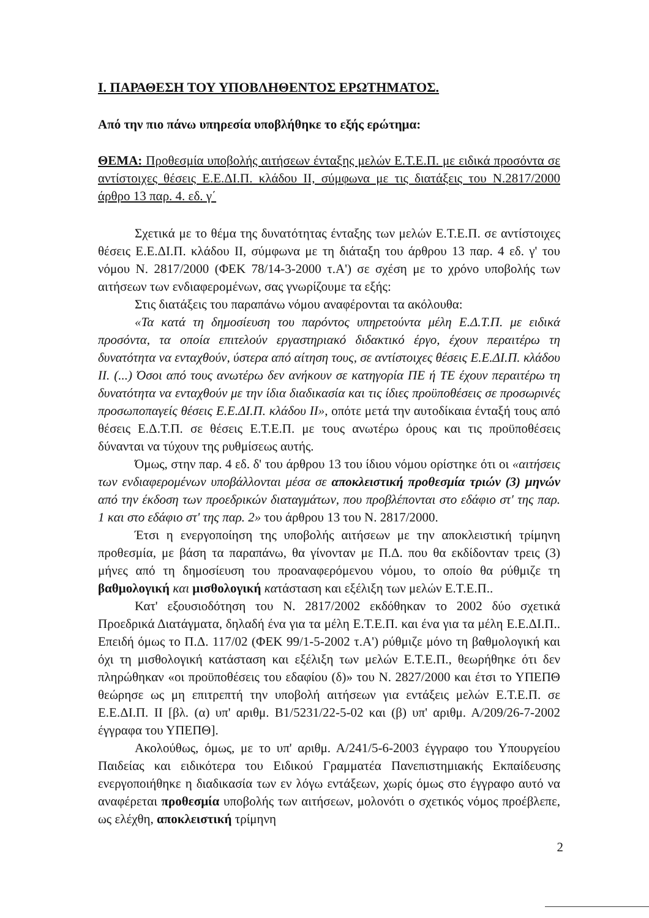Ι. ΠΑΡΑΘΕΣΗ ΤΟΥ ΥΠΟΒΛΗΘΕΝΤΟΣ ΕΡΩΤΗΜΑΤΟΣ.
Από την πιο πάνω υπηρεσία υποβλήθηκε το εξής ερώτημα:
ΘΕΜΑ: Προθεσμία υποβολής αιτήσεων ένταξης μελών Ε.Τ.Ε.Π. με ειδικά προσόντα σε αντίστοιχες θέσεις Ε.Ε.ΔΙ.Π. κλάδου ΙΙ, σύμφωνα με τις διατάξεις του Ν.2817/2000 άρθρο 13 παρ. 4. εδ. γ΄
Σχετικά με το θέμα της δυνατότητας ένταξης των μελών Ε.Τ.Ε.Π. σε αντίστοιχες θέσεις Ε.Ε.ΔΙ.Π. κλάδου ΙΙ, σύμφωνα με τη διάταξη του άρθρου 13 παρ. 4 εδ. γ' του νόμου Ν. 2817/2000 (ΦΕΚ 78/14-3-2000 τ.Α') σε σχέση με το χρόνο υποβολής των αιτήσεων των ενδιαφερομένων, σας γνωρίζουμε τα εξής:
Στις διατάξεις του παραπάνω νόμου αναφέρονται τα ακόλουθα:
«Τα κατά τη δημοσίευση του παρόντος υπηρετούντα μέλη Ε.Δ.Τ.Π. με ειδικά προσόντα, τα οποία επιτελούν εργαστηριακό διδακτικό έργο, έχουν περαιτέρω τη δυνατότητα να ενταχθούν, ύστερα από αίτηση τους, σε αντίστοιχες θέσεις Ε.Ε.ΔΙ.Π. κλάδου ΙΙ. (...) Όσοι από τους ανωτέρω δεν ανήκουν σε κατηγορία ΠΕ ή ΤΕ έχουν περαιτέρω τη δυνατότητα να ενταχθούν με την ίδια διαδικασία και τις ίδιες προϋποθέσεις σε προσωρινές προσωποπαγείς θέσεις Ε.Ε.ΔΙ.Π. κλάδου ΙΙ», οπότε μετά την αυτοδίκαια ένταξή τους από θέσεις Ε.Δ.Τ.Π. σε θέσεις Ε.Τ.Ε.Π. με τους ανωτέρω όρους και τις προϋποθέσεις δύνανται να τύχουν της ρυθμίσεως αυτής.
Όμως, στην παρ. 4 εδ. δ' του άρθρου 13 του ίδιου νόμου ορίστηκε ότι οι «αιτήσεις των ενδιαφερομένων υποβάλλονται μέσα σε αποκλειστική προθεσμία τριών (3) μηνών από την έκδοση των προεδρικών διαταγμάτων, που προβλέπονται στο εδάφιο στ' της παρ. 1 και στο εδάφιο στ' της παρ. 2» του άρθρου 13 του Ν. 2817/2000.
Έτσι η ενεργοποίηση της υποβολής αιτήσεων με την αποκλειστική τρίμηνη προθεσμία, με βάση τα παραπάνω, θα γίνονταν με Π.Δ. που θα εκδίδονταν τρεις (3) μήνες από τη δημοσίευση του προαναφερόμενου νόμου, το οποίο θα ρύθμιζε τη βαθμολογική και μισθολογική κατάσταση και εξέλιξη των μελών Ε.Τ.Ε.Π..
Κατ' εξουσιοδότηση του Ν. 2817/2002 εκδόθηκαν το 2002 δύο σχετικά Προεδρικά Διατάγματα, δηλαδή ένα για τα μέλη Ε.Τ.Ε.Π. και ένα για τα μέλη Ε.Ε.ΔΙ.Π.. Επειδή όμως το Π.Δ. 117/02 (ΦΕΚ 99/1-5-2002 τ.Α') ρύθμιζε μόνο τη βαθμολογική και όχι τη μισθολογική κατάσταση και εξέλιξη των μελών Ε.Τ.Ε.Π., θεωρήθηκε ότι δεν πληρώθηκαν «οι προϋποθέσεις του εδαφίου (δ)» του Ν. 2827/2000 και έτσι το ΥΠΕΠΘ θεώρησε ως μη επιτρεπτή την υποβολή αιτήσεων για εντάξεις μελών Ε.Τ.Ε.Π. σε Ε.Ε.ΔΙ.Π. ΙΙ [βλ. (α) υπ' αριθμ. Β1/5231/22-5-02 και (β) υπ' αριθμ. Α/209/26-7-2002 έγγραφα του ΥΠΕΠΘ].
Ακολούθως, όμως, με το υπ' αριθμ. Α/241/5-6-2003 έγγραφο του Υπουργείου Παιδείας και ειδικότερα του Ειδικού Γραμματέα Πανεπιστημιακής Εκπαίδευσης ενεργοποιήθηκε η διαδικασία των εν λόγω εντάξεων, χωρίς όμως στο έγγραφο αυτό να αναφέρεται προθεσμία υποβολής των αιτήσεων, μολονότι ο σχετικός νόμος προέβλεπε, ως ελέχθη, αποκλειστική τρίμηνη
2